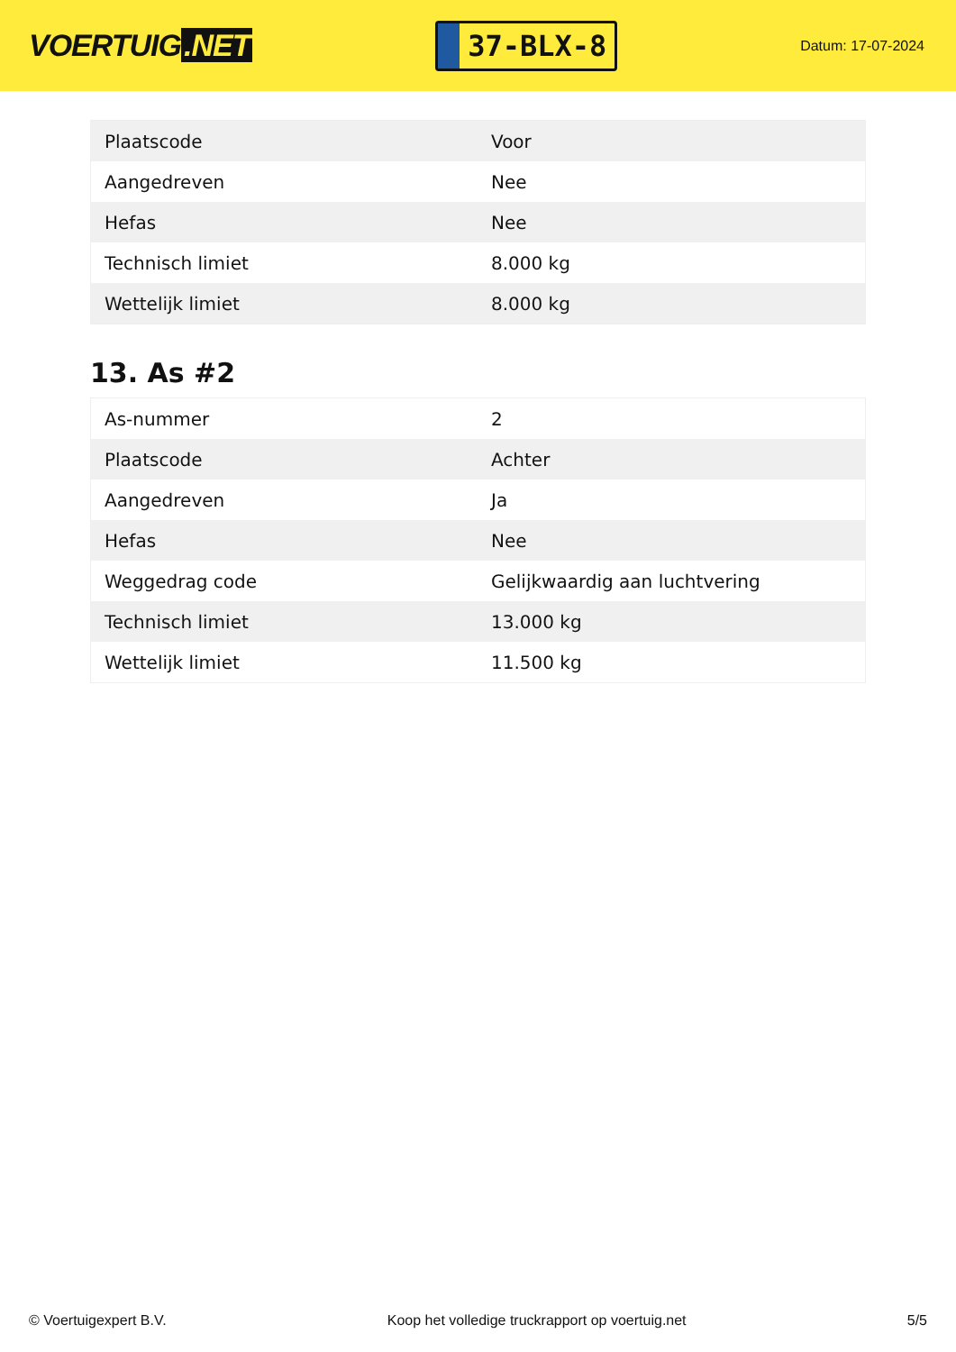VOERTUIG.NET
37-BLX-8
Datum: 17-07-2024
| Plaatscode | Voor |
| Aangedreven | Nee |
| Hefas | Nee |
| Technisch limiet | 8.000 kg |
| Wettelijk limiet | 8.000 kg |
13. As #2
| As-nummer | 2 |
| Plaatscode | Achter |
| Aangedreven | Ja |
| Hefas | Nee |
| Weggedrag code | Gelijkwaardig aan luchtvering |
| Technisch limiet | 13.000 kg |
| Wettelijk limiet | 11.500 kg |
© Voertuigexpert B.V. Koop het volledige truckrapport op voertuig.net 5/5